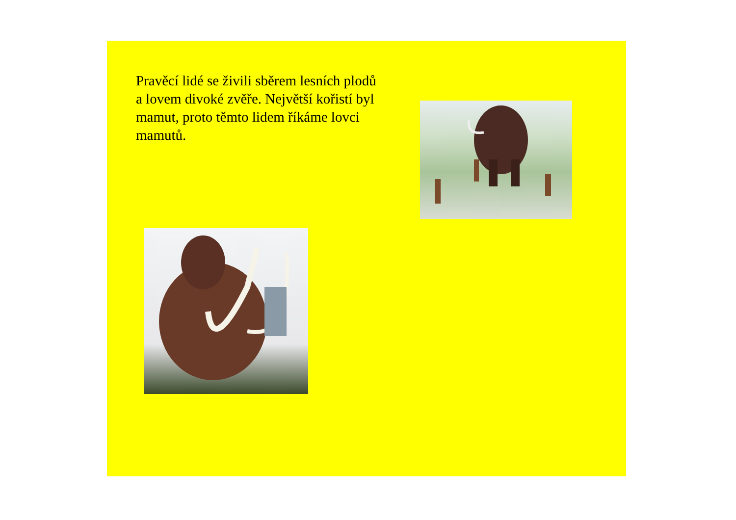Pravěcí lidé se živili sběrem lesních plodů a lovem divoké zvěře. Největší kořistí byl mamut, proto těmto lidem říkáme lovci mamutů.